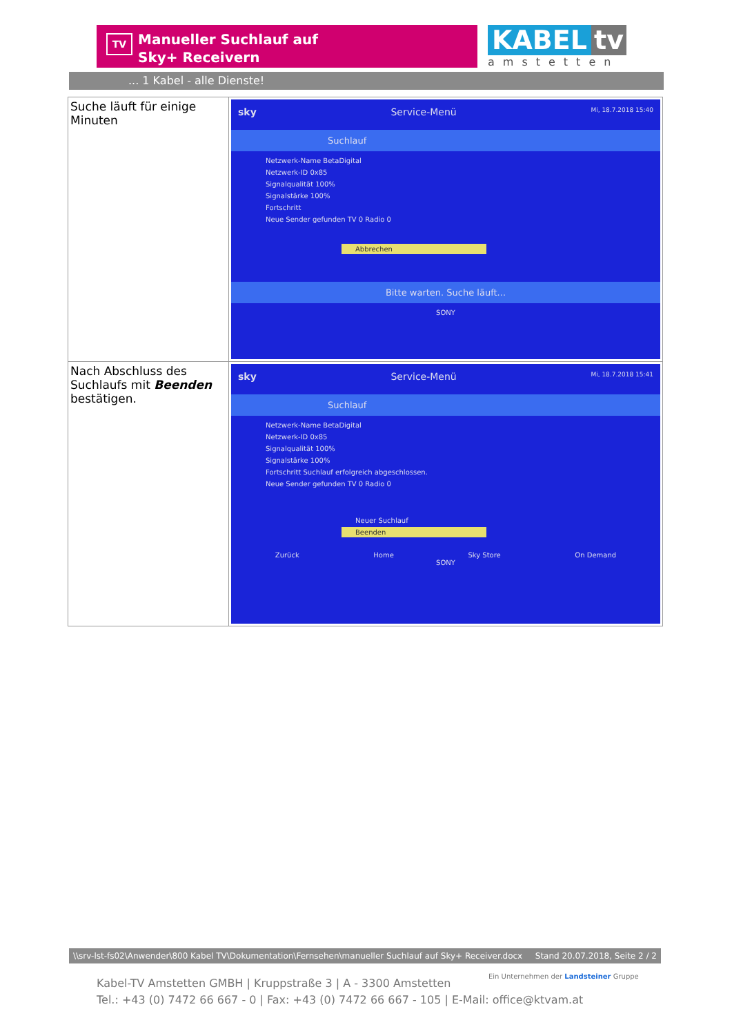TV
Manueller Suchlauf auf
Sky+ Receivern
KABEL tv
amstetten
... 1 Kabel - alle Dienste!
| Suche läuft für einige Minuten | sky Service-Menü Mi, 18.7.2018 15:40 Suchlauf Netzwerk-Name BetaDigital Netzwerk-ID 0x85 Signalqualität 100% Signalstärke 100% Fortschritt Neue Sender gefunden TV 0 Radio 0 Abbrechen Bitte warten. Suche läuft... SONY |
| Nach Abschluss des Suchlaufs mit Beenden bestätigen. | sky Service-Menü Mi, 18.7.2018 15:41 Suchlauf Netzwerk-Name BetaDigital Netzwerk-ID 0x85 Signalqualität 100% Signalstärke 100% Fortschritt Suchlauf erfolgreich abgeschlossen. Neue Sender gefunden TV 0 Radio 0 Neuer Suchlauf Beenden Zurück Home Sky Store On Demand SONY |
\\srv-lst-fs02\Anwender\800 Kabel TV\Dokumentation\Fernsehen\manueller Suchlauf auf Sky+ Receiver.docx Stand 20.07.2018, Seite 2 / 2
Kabel-TV Amstetten GMBH | Kruppstraße 3 | A - 3300 Amstetten
Tel.: +43 (0) 7472 66 667 - 0 | Fax: +43 (0) 7472 66 667 - 105 | E-Mail: office@ktvam.at
Ein Unternehmen der Landsteiner Gruppe